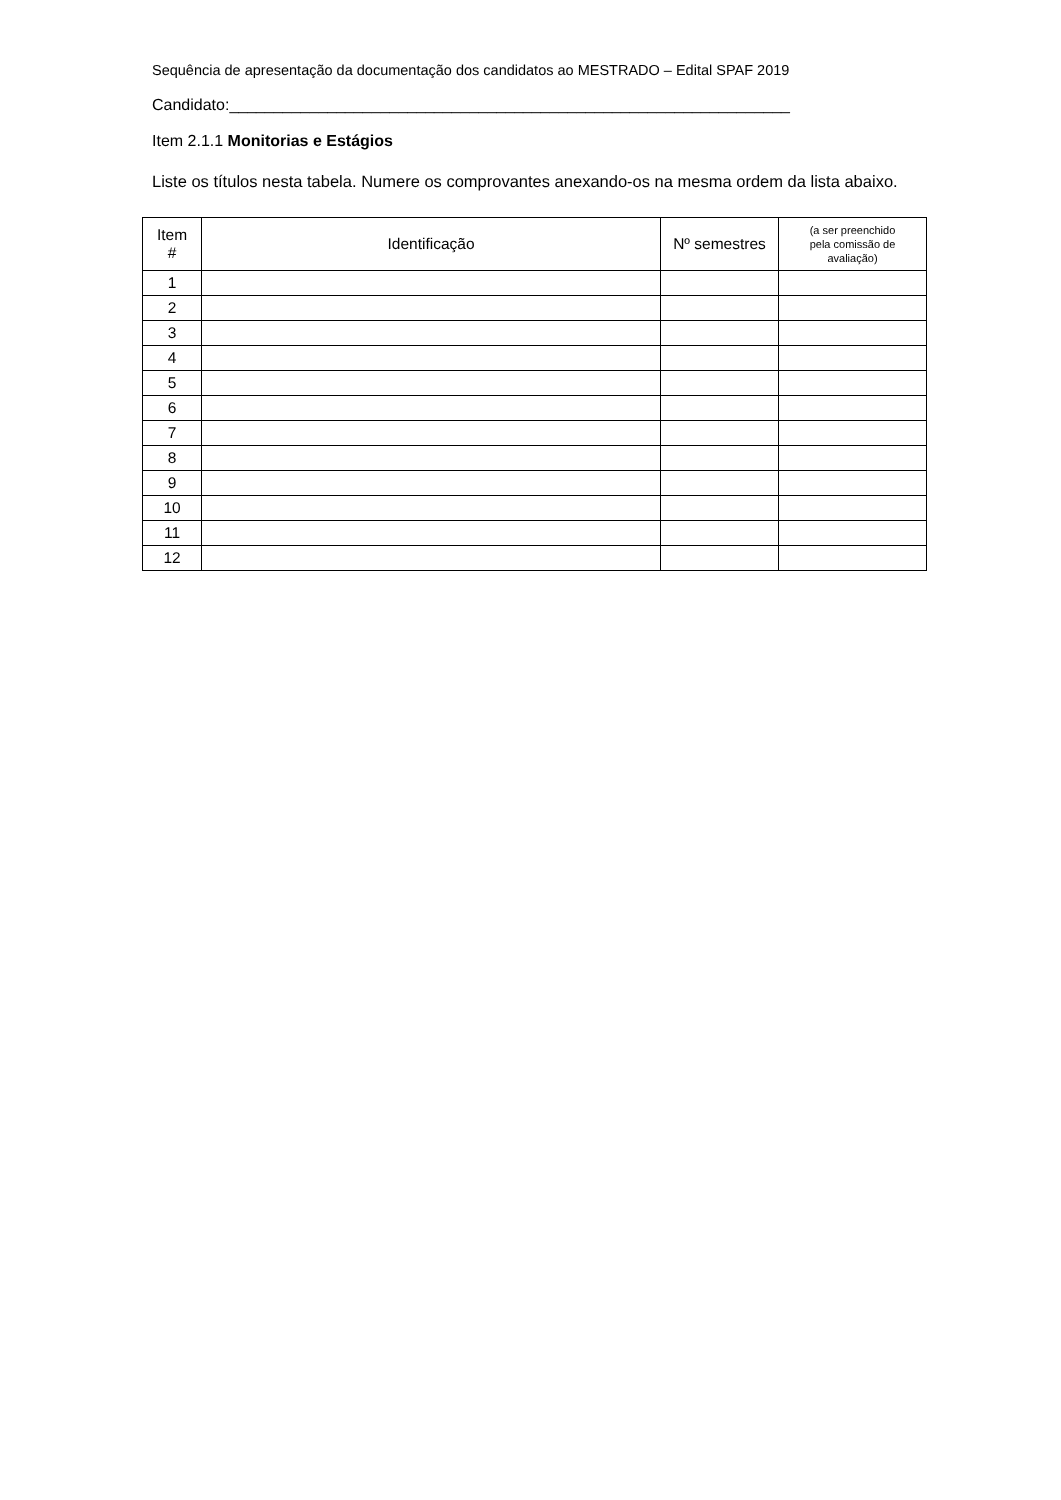Sequência de apresentação da documentação dos candidatos ao MESTRADO – Edital SPAF 2019
Candidato:_______________________________________________________________
Item 2.1.1 Monitorias e Estágios
Liste os títulos nesta tabela. Numere os comprovantes anexando-os na mesma ordem da lista abaixo.
| Item # | Identificação | Nº semestres | (a ser preenchido pela comissão de avaliação) |
| --- | --- | --- | --- |
| 1 | | | |
| 2 | | | |
| 3 | | | |
| 4 | | | |
| 5 | | | |
| 6 | | | |
| 7 | | | |
| 8 | | | |
| 9 | | | |
| 10 | | | |
| 11 | | | |
| 12 | | | |